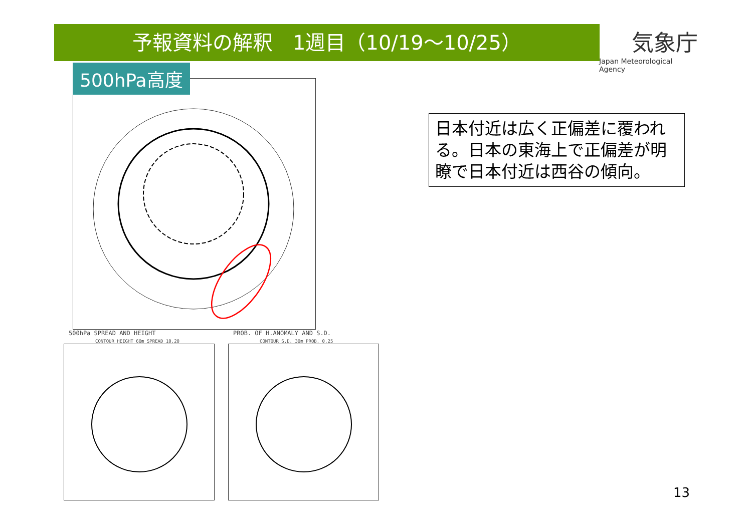予報資料の解釈　1週目（10/19～10/25）
気象庁
Japan Meteorological Agency
500hPa高度
500hPa SPREAD AND HEIGHT PROB. OF H.ANOMALY AND S.D.
CONTOUR HEIGHT 60m SPREAD 10.20
CONTOUR S.D. 30m PROB. 0.25
日本付近は広く正偏差に覆われる。日本の東海上で正偏差が明瞭で日本付近は西谷の傾向。
13